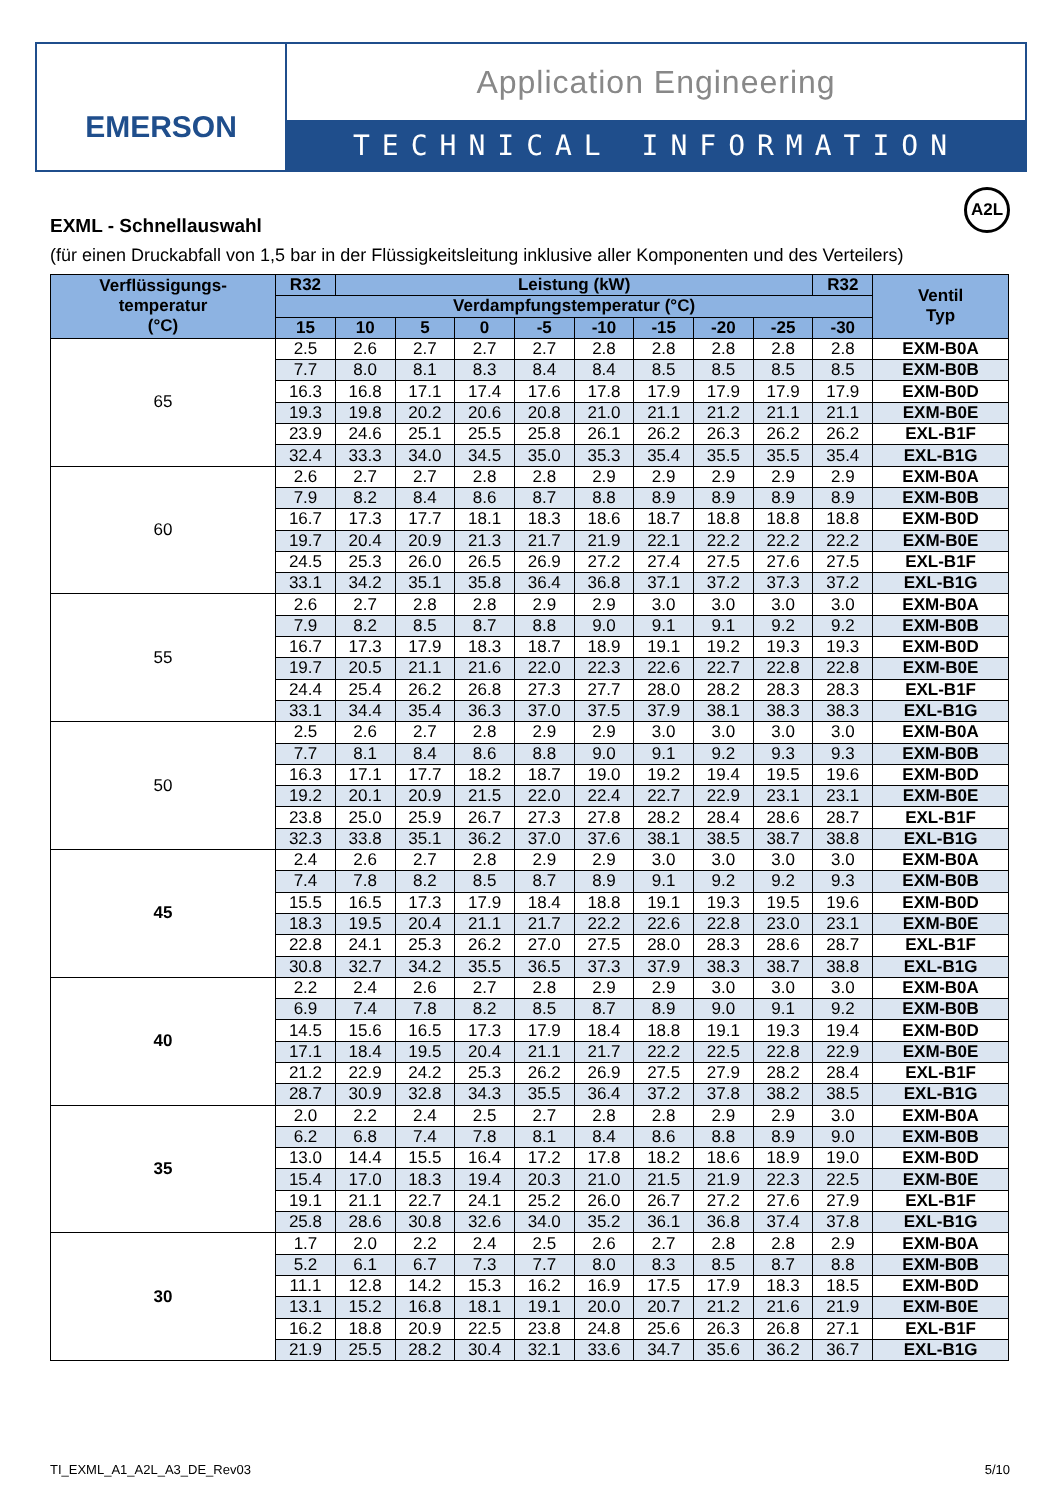EMERSON
Application Engineering
TECHNICAL INFORMATION
A2L
EXML - Schnellauswahl
(für einen Druckabfall von 1,5 bar in der Flüssigkeitsleitung inklusive aller Komponenten und des Verteilers)
| Verflüssigungs- temperatur (°C) | R32 | Leistung (kW) | | | | | | | | R32 | Ventil Typ |
| --- | --- | --- | --- | --- | --- | --- | --- | --- | --- | --- | --- |
| | Verdampfungstemperatur (°C) | | | | | | | | | | |
| | 15 | 10 | 5 | 0 | -5 | -10 | -15 | -20 | -25 | -30 | |
| 65 | 2.5 | 2.6 | 2.7 | 2.7 | 2.7 | 2.8 | 2.8 | 2.8 | 2.8 | 2.8 | EXM-B0A |
| | 7.7 | 8.0 | 8.1 | 8.3 | 8.4 | 8.4 | 8.5 | 8.5 | 8.5 | 8.5 | EXM-B0B |
| | 16.3 | 16.8 | 17.1 | 17.4 | 17.6 | 17.8 | 17.9 | 17.9 | 17.9 | 17.9 | EXM-B0D |
| | 19.3 | 19.8 | 20.2 | 20.6 | 20.8 | 21.0 | 21.1 | 21.2 | 21.1 | 21.1 | EXM-B0E |
| | 23.9 | 24.6 | 25.1 | 25.5 | 25.8 | 26.1 | 26.2 | 26.3 | 26.2 | 26.2 | EXL-B1F |
| | 32.4 | 33.3 | 34.0 | 34.5 | 35.0 | 35.3 | 35.4 | 35.5 | 35.5 | 35.4 | EXL-B1G |
| 60 | 2.6 | 2.7 | 2.7 | 2.8 | 2.8 | 2.9 | 2.9 | 2.9 | 2.9 | 2.9 | EXM-B0A |
| | 7.9 | 8.2 | 8.4 | 8.6 | 8.7 | 8.8 | 8.9 | 8.9 | 8.9 | 8.9 | EXM-B0B |
| | 16.7 | 17.3 | 17.7 | 18.1 | 18.3 | 18.6 | 18.7 | 18.8 | 18.8 | 18.8 | EXM-B0D |
| | 19.7 | 20.4 | 20.9 | 21.3 | 21.7 | 21.9 | 22.1 | 22.2 | 22.2 | 22.2 | EXM-B0E |
| | 24.5 | 25.3 | 26.0 | 26.5 | 26.9 | 27.2 | 27.4 | 27.5 | 27.6 | 27.5 | EXL-B1F |
| | 33.1 | 34.2 | 35.1 | 35.8 | 36.4 | 36.8 | 37.1 | 37.2 | 37.3 | 37.2 | EXL-B1G |
| 55 | 2.6 | 2.7 | 2.8 | 2.8 | 2.9 | 2.9 | 3.0 | 3.0 | 3.0 | 3.0 | EXM-B0A |
| | 7.9 | 8.2 | 8.5 | 8.7 | 8.8 | 9.0 | 9.1 | 9.1 | 9.2 | 9.2 | EXM-B0B |
| | 16.7 | 17.3 | 17.9 | 18.3 | 18.7 | 18.9 | 19.1 | 19.2 | 19.3 | 19.3 | EXM-B0D |
| | 19.7 | 20.5 | 21.1 | 21.6 | 22.0 | 22.3 | 22.6 | 22.7 | 22.8 | 22.8 | EXM-B0E |
| | 24.4 | 25.4 | 26.2 | 26.8 | 27.3 | 27.7 | 28.0 | 28.2 | 28.3 | 28.3 | EXL-B1F |
| | 33.1 | 34.4 | 35.4 | 36.3 | 37.0 | 37.5 | 37.9 | 38.1 | 38.3 | 38.3 | EXL-B1G |
| 50 | 2.5 | 2.6 | 2.7 | 2.8 | 2.9 | 2.9 | 3.0 | 3.0 | 3.0 | 3.0 | EXM-B0A |
| | 7.7 | 8.1 | 8.4 | 8.6 | 8.8 | 9.0 | 9.1 | 9.2 | 9.3 | 9.3 | EXM-B0B |
| | 16.3 | 17.1 | 17.7 | 18.2 | 18.7 | 19.0 | 19.2 | 19.4 | 19.5 | 19.6 | EXM-B0D |
| | 19.2 | 20.1 | 20.9 | 21.5 | 22.0 | 22.4 | 22.7 | 22.9 | 23.1 | 23.1 | EXM-B0E |
| | 23.8 | 25.0 | 25.9 | 26.7 | 27.3 | 27.8 | 28.2 | 28.4 | 28.6 | 28.7 | EXL-B1F |
| | 32.3 | 33.8 | 35.1 | 36.2 | 37.0 | 37.6 | 38.1 | 38.5 | 38.7 | 38.8 | EXL-B1G |
| 45 | 2.4 | 2.6 | 2.7 | 2.8 | 2.9 | 2.9 | 3.0 | 3.0 | 3.0 | 3.0 | EXM-B0A |
| | 7.4 | 7.8 | 8.2 | 8.5 | 8.7 | 8.9 | 9.1 | 9.2 | 9.2 | 9.3 | EXM-B0B |
| | 15.5 | 16.5 | 17.3 | 17.9 | 18.4 | 18.8 | 19.1 | 19.3 | 19.5 | 19.6 | EXM-B0D |
| | 18.3 | 19.5 | 20.4 | 21.1 | 21.7 | 22.2 | 22.6 | 22.8 | 23.0 | 23.1 | EXM-B0E |
| | 22.8 | 24.1 | 25.3 | 26.2 | 27.0 | 27.5 | 28.0 | 28.3 | 28.6 | 28.7 | EXL-B1F |
| | 30.8 | 32.7 | 34.2 | 35.5 | 36.5 | 37.3 | 37.9 | 38.3 | 38.7 | 38.8 | EXL-B1G |
| 40 | 2.2 | 2.4 | 2.6 | 2.7 | 2.8 | 2.9 | 2.9 | 3.0 | 3.0 | 3.0 | EXM-B0A |
| | 6.9 | 7.4 | 7.8 | 8.2 | 8.5 | 8.7 | 8.9 | 9.0 | 9.1 | 9.2 | EXM-B0B |
| | 14.5 | 15.6 | 16.5 | 17.3 | 17.9 | 18.4 | 18.8 | 19.1 | 19.3 | 19.4 | EXM-B0D |
| | 17.1 | 18.4 | 19.5 | 20.4 | 21.1 | 21.7 | 22.2 | 22.5 | 22.8 | 22.9 | EXM-B0E |
| | 21.2 | 22.9 | 24.2 | 25.3 | 26.2 | 26.9 | 27.5 | 27.9 | 28.2 | 28.4 | EXL-B1F |
| | 28.7 | 30.9 | 32.8 | 34.3 | 35.5 | 36.4 | 37.2 | 37.8 | 38.2 | 38.5 | EXL-B1G |
| 35 | 2.0 | 2.2 | 2.4 | 2.5 | 2.7 | 2.8 | 2.8 | 2.9 | 2.9 | 3.0 | EXM-B0A |
| | 6.2 | 6.8 | 7.4 | 7.8 | 8.1 | 8.4 | 8.6 | 8.8 | 8.9 | 9.0 | EXM-B0B |
| | 13.0 | 14.4 | 15.5 | 16.4 | 17.2 | 17.8 | 18.2 | 18.6 | 18.9 | 19.0 | EXM-B0D |
| | 15.4 | 17.0 | 18.3 | 19.4 | 20.3 | 21.0 | 21.5 | 21.9 | 22.3 | 22.5 | EXM-B0E |
| | 19.1 | 21.1 | 22.7 | 24.1 | 25.2 | 26.0 | 26.7 | 27.2 | 27.6 | 27.9 | EXL-B1F |
| | 25.8 | 28.6 | 30.8 | 32.6 | 34.0 | 35.2 | 36.1 | 36.8 | 37.4 | 37.8 | EXL-B1G |
| 30 | 1.7 | 2.0 | 2.2 | 2.4 | 2.5 | 2.6 | 2.7 | 2.8 | 2.8 | 2.9 | EXM-B0A |
| | 5.2 | 6.1 | 6.7 | 7.3 | 7.7 | 8.0 | 8.3 | 8.5 | 8.7 | 8.8 | EXM-B0B |
| | 11.1 | 12.8 | 14.2 | 15.3 | 16.2 | 16.9 | 17.5 | 17.9 | 18.3 | 18.5 | EXM-B0D |
| | 13.1 | 15.2 | 16.8 | 18.1 | 19.1 | 20.0 | 20.7 | 21.2 | 21.6 | 21.9 | EXM-B0E |
| | 16.2 | 18.8 | 20.9 | 22.5 | 23.8 | 24.8 | 25.6 | 26.3 | 26.8 | 27.1 | EXL-B1F |
| | 21.9 | 25.5 | 28.2 | 30.4 | 32.1 | 33.6 | 34.7 | 35.6 | 36.2 | 36.7 | EXL-B1G |
TI_EXML_A1_A2L_A3_DE_Rev03 5/10